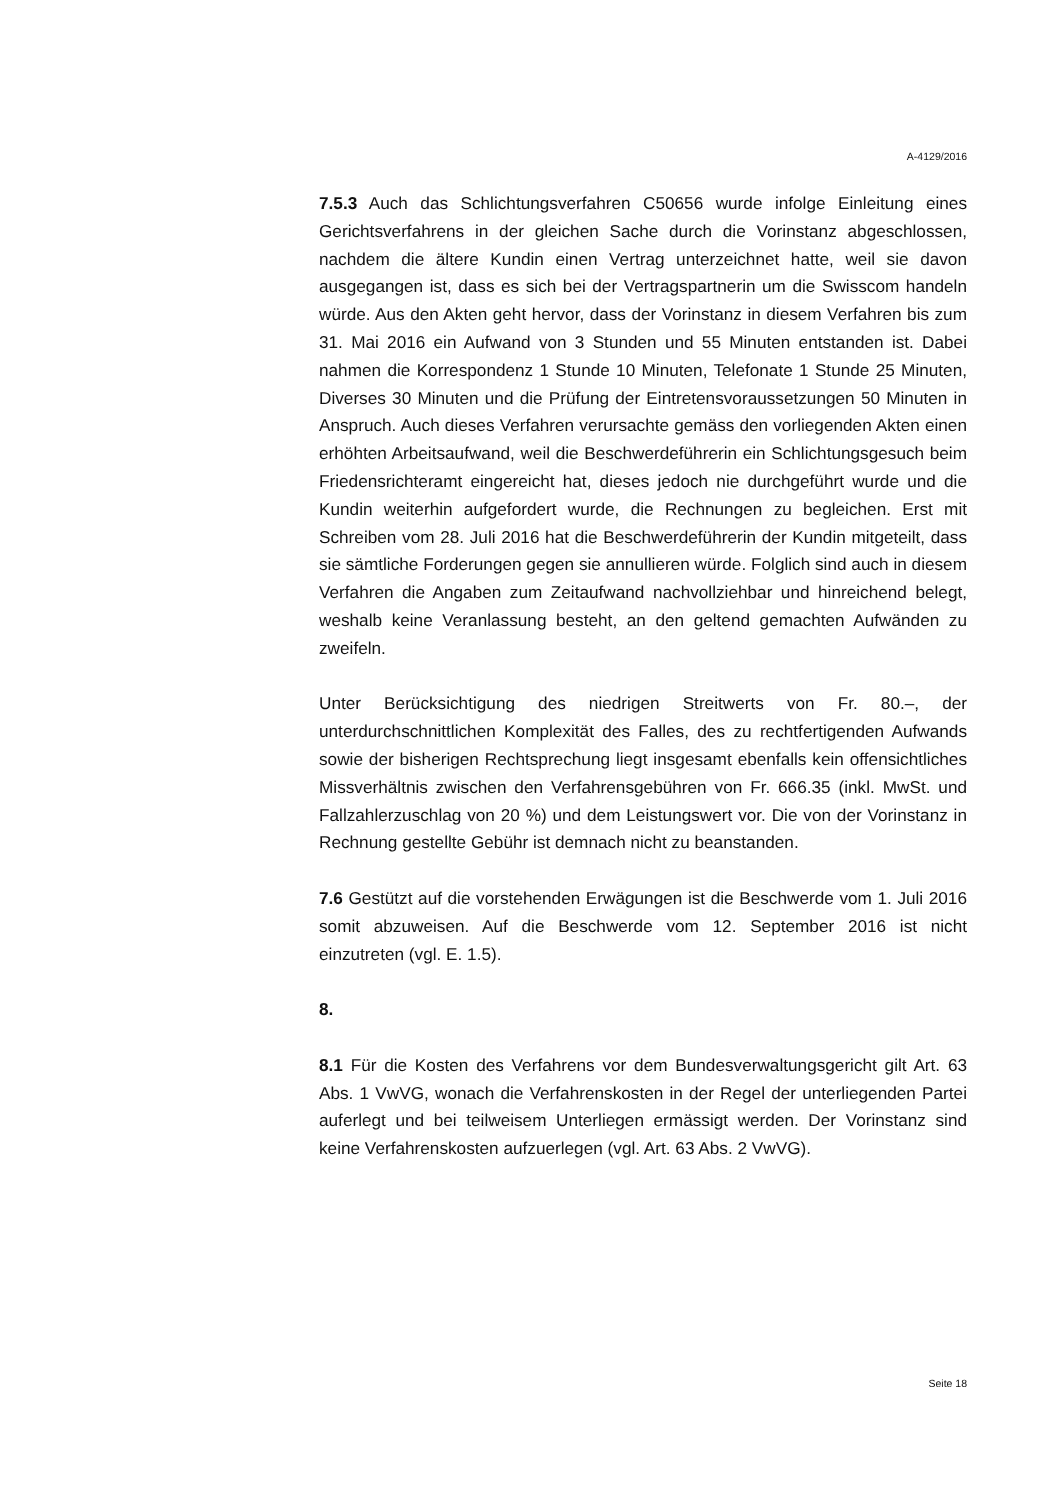A-4129/2016
7.5.3 Auch das Schlichtungsverfahren C50656 wurde infolge Einleitung eines Gerichtsverfahrens in der gleichen Sache durch die Vorinstanz abgeschlossen, nachdem die ältere Kundin einen Vertrag unterzeichnet hatte, weil sie davon ausgegangen ist, dass es sich bei der Vertragspartnerin um die Swisscom handeln würde. Aus den Akten geht hervor, dass der Vorinstanz in diesem Verfahren bis zum 31. Mai 2016 ein Aufwand von 3 Stunden und 55 Minuten entstanden ist. Dabei nahmen die Korrespondenz 1 Stunde 10 Minuten, Telefonate 1 Stunde 25 Minuten, Diverses 30 Minuten und die Prüfung der Eintretensvoraussetzungen 50 Minuten in Anspruch. Auch dieses Verfahren verursachte gemäss den vorliegenden Akten einen erhöhten Arbeitsaufwand, weil die Beschwerdeführerin ein Schlichtungsgesuch beim Friedensrichteramt eingereicht hat, dieses jedoch nie durchgeführt wurde und die Kundin weiterhin aufgefordert wurde, die Rechnungen zu begleichen. Erst mit Schreiben vom 28. Juli 2016 hat die Beschwerdeführerin der Kundin mitgeteilt, dass sie sämtliche Forderungen gegen sie annullieren würde. Folglich sind auch in diesem Verfahren die Angaben zum Zeitaufwand nachvollziehbar und hinreichend belegt, weshalb keine Veranlassung besteht, an den geltend gemachten Aufwänden zu zweifeln.
Unter Berücksichtigung des niedrigen Streitwerts von Fr. 80.–, der unterdurchschnittlichen Komplexität des Falles, des zu rechtfertigenden Aufwands sowie der bisherigen Rechtsprechung liegt insgesamt ebenfalls kein offensichtliches Missverhältnis zwischen den Verfahrensgebühren von Fr. 666.35 (inkl. MwSt. und Fallzahlerzuschlag von 20 %) und dem Leistungswert vor. Die von der Vorinstanz in Rechnung gestellte Gebühr ist demnach nicht zu beanstanden.
7.6 Gestützt auf die vorstehenden Erwägungen ist die Beschwerde vom 1. Juli 2016 somit abzuweisen. Auf die Beschwerde vom 12. September 2016 ist nicht einzutreten (vgl. E. 1.5).
8.
8.1 Für die Kosten des Verfahrens vor dem Bundesverwaltungsgericht gilt Art. 63 Abs. 1 VwVG, wonach die Verfahrenskosten in der Regel der unterliegenden Partei auferlegt und bei teilweisem Unterliegen ermässigt werden. Der Vorinstanz sind keine Verfahrenskosten aufzuerlegen (vgl. Art. 63 Abs. 2 VwVG).
Seite 18